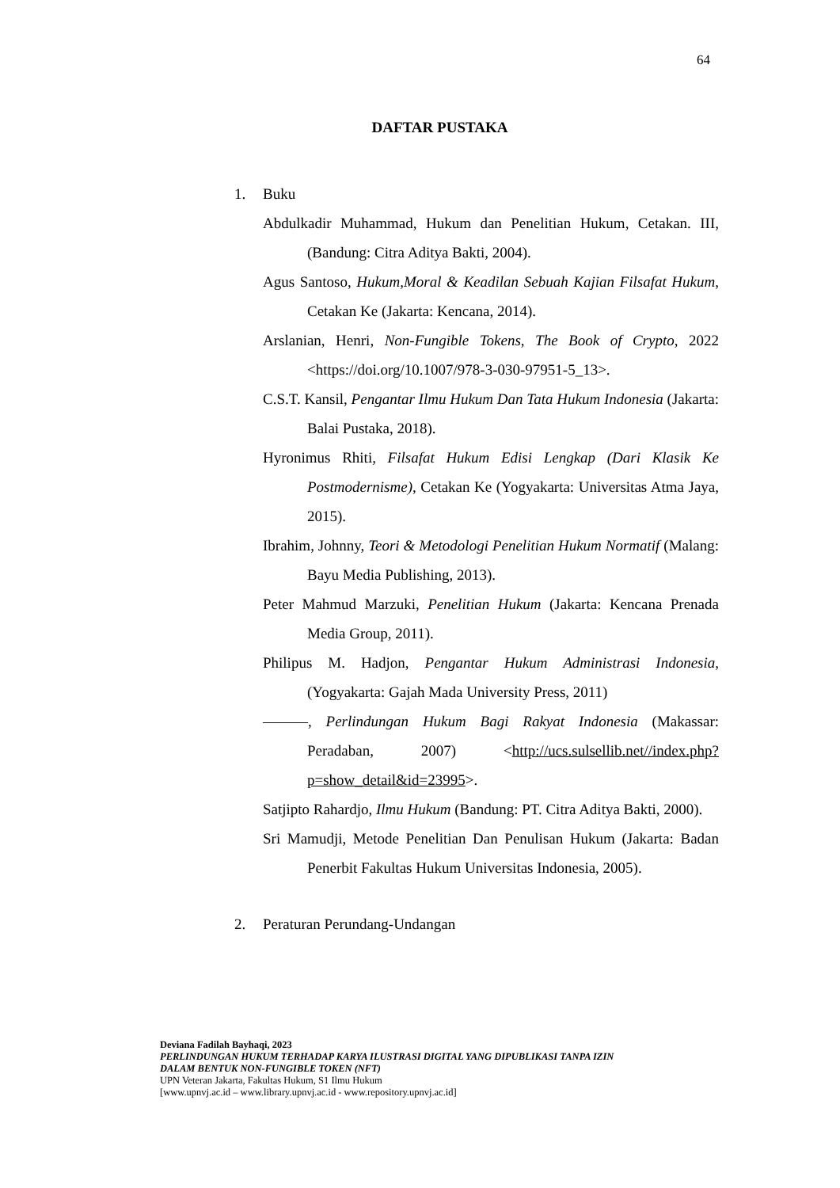64
DAFTAR PUSTAKA
1. Buku
Abdulkadir Muhammad, Hukum dan Penelitian Hukum, Cetakan. III, (Bandung: Citra Aditya Bakti, 2004).
Agus Santoso, Hukum,Moral & Keadilan Sebuah Kajian Filsafat Hukum, Cetakan Ke (Jakarta: Kencana, 2014).
Arslanian, Henri, Non-Fungible Tokens, The Book of Crypto, 2022 <https://doi.org/10.1007/978-3-030-97951-5_13>.
C.S.T. Kansil, Pengantar Ilmu Hukum Dan Tata Hukum Indonesia (Jakarta: Balai Pustaka, 2018).
Hyronimus Rhiti, Filsafat Hukum Edisi Lengkap (Dari Klasik Ke Postmodernisme), Cetakan Ke (Yogyakarta: Universitas Atma Jaya, 2015).
Ibrahim, Johnny, Teori & Metodologi Penelitian Hukum Normatif (Malang: Bayu Media Publishing, 2013).
Peter Mahmud Marzuki, Penelitian Hukum (Jakarta: Kencana Prenada Media Group, 2011).
Philipus M. Hadjon, Pengantar Hukum Administrasi Indonesia, (Yogyakarta: Gajah Mada University Press, 2011)
———, Perlindungan Hukum Bagi Rakyat Indonesia (Makassar: Peradaban, 2007) <http://ucs.sulsellib.net//index.php?p=show_detail&id=23995>.
Satjipto Rahardjo, Ilmu Hukum (Bandung: PT. Citra Aditya Bakti, 2000).
Sri Mamudji, Metode Penelitian Dan Penulisan Hukum (Jakarta: Badan Penerbit Fakultas Hukum Universitas Indonesia, 2005).
2. Peraturan Perundang-Undangan
Deviana Fadilah Bayhaqi, 2023
PERLINDUNGAN HUKUM TERHADAP KARYA ILUSTRASI DIGITAL YANG DIPUBLIKASI TANPA IZIN
DALAM BENTUK NON-FUNGIBLE TOKEN (NFT)
UPN Veteran Jakarta, Fakultas Hukum, S1 Ilmu Hukum
[www.upnvj.ac.id – www.library.upnvj.ac.id - www.repository.upnvj.ac.id]